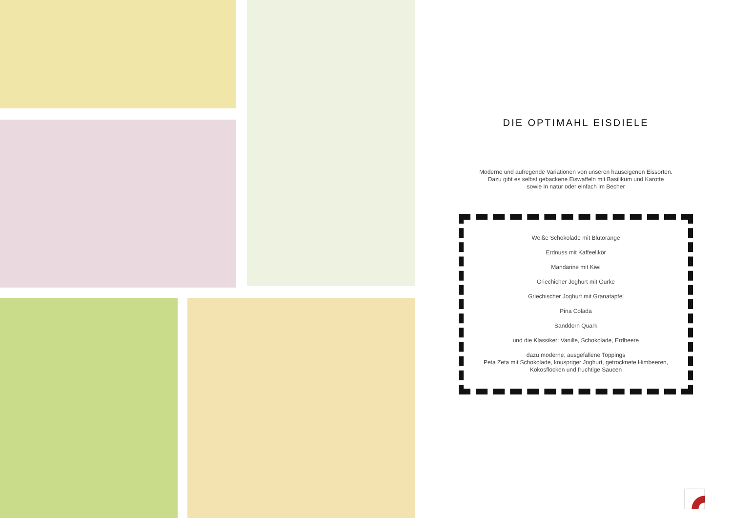DIE OPTIMAHL EISDIELE
Moderne und aufregende Variationen von unseren hauseigenen Eissorten.
Dazu gibt es selbst gebackene Eiswaffeln mit Basilikum und Karotte
sowie in natur oder einfach im Becher
Weiße Schokolade mit Blutorange
Erdnuss mit Kaffeelikör
Mandarine mit Kiwi
Griechicher Joghurt mit Gurke
Griechischer Joghurt mit Granatapfel
Pina Colada
Sanddorn Quark
und die Klassiker: Vanille, Schokolade, Erdbeere
dazu moderne, ausgefallene Toppings
Peta Zeta mit Schokolade, knuspriger Joghurt, getrocknete Himbeeren,
Kokosflocken und fruchtige Saucen